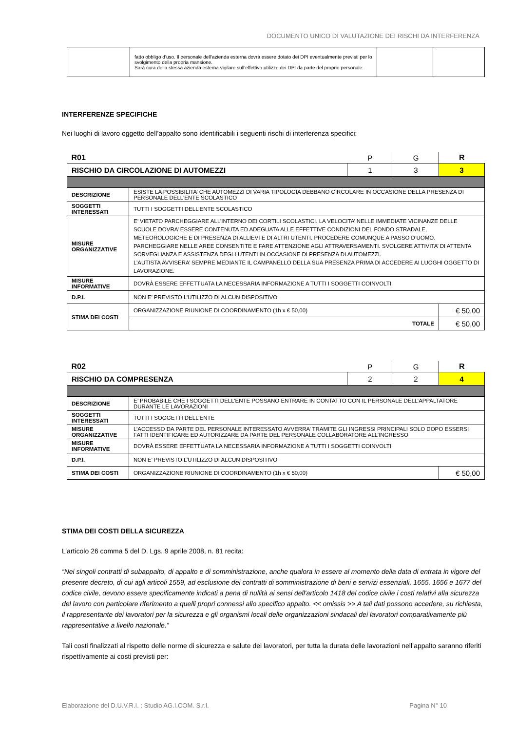DOCUMENTO UNICO DI VALUTAZIONE DEI RISCHI DA INTERFERENZA
| | fatto obbligo d’uso. Il personale dell’azienda esterna dovrà essere dotato dei DPI eventualmente previsti per lo svolgimento della propria mansione. Sarà cura della stessa azienda esterna vigilare sull’effettivo utilizzo dei DPI da parte del proprio personale. | | |
INTERFERENZE SPECIFICHE
Nei luoghi di lavoro oggetto dell’appalto sono identificabili i seguenti rischi di interferenza specifici:
| R01 | | P | G | R |
| RISCHIO DA CIRCOLAZIONE DI AUTOMEZZI | | 1 | 3 | 3 |
| DESCRIZIONE | ESISTE LA POSSIBILITA’ CHE AUTOMEZZI DI VARIA TIPOLOGIA DEBBANO CIRCOLARE IN OCCASIONE DELLA PRESENZA DI PERSONALE DELL’ENTE SCOLASTICO | | | |
| SOGGETTI INTERESSATI | TUTTI I SOGGETTI DELL’ENTE SCOLASTICO | | | |
| MISURE ORGANIZZATIVE | E’ VIETATO PARCHEGGIARE ALL’INTERNO DEI CORTILI SCOLASTICI. LA VELOCITA’ NELLE IMMEDIATE VICINANZE DELLE SCUOLE DOVRA’ ESSERE CONTENUTA ED ADEGUATA ALLE EFFETTIVE CONDIZIONI DEL FONDO STRADALE, METEOROLOGICHE E DI PRESENZA DI ALLIEVI E DI ALTRI UTENTI. PROCEDERE COMUNQUE A PASSO D’UOMO. PARCHEGGIARE NELLE AREE CONSENTITE E FARE ATTENZIONE AGLI ATTRAVERSAMENTI. SVOLGERE ATTIVITA’ DI ATTENTA SORVEGLIANZA E ASSISTENZA DEGLI UTENTI IN OCCASIONE DI PRESENZA DI AUTOMEZZI. L’AUTISTA AVVISERA’ SEMPRE MEDIANTE IL CAMPANELLO DELLA SUA PRESENZA PRIMA DI ACCEDERE AI LUOGHI OGGETTO DI LAVORAZIONE. | | | |
| MISURE INFORMATIVE | DOVRÀ ESSERE EFFETTUATA LA NECESSARIA INFORMAZIONE A TUTTI I SOGGETTI COINVOLTI | | | |
| D.P.I. | NON E’ PREVISTO L’UTILIZZO DI ALCUN DISPOSITIVO | | | |
| STIMA DEI COSTI | ORGANIZZAZIONE RIUNIONE DI COORDINAMENTO (1h x € 50,00) | | | € 50,00 |
| | TOTALE | | | € 50,00 |
| R02 | | P | G | R |
| RISCHIO DA COMPRESENZA | | 2 | 2 | 4 |
| DESCRIZIONE | E’ PROBABILE CHE I SOGGETTI DELL’ENTE POSSANO ENTRARE IN CONTATTO CON IL PERSONALE DELL’APPALTATORE DURANTE LE LAVORAZIONI | | | |
| SOGGETTI INTERESSATI | TUTTI I SOGGETTI DELL’ENTE | | | |
| MISURE ORGANIZZATIVE | L’ACCESSO DA PARTE DEL PERSONALE INTERESSATO AVVERRA’ TRAMITE GLI INGRESSI PRINCIPALI SOLO DOPO ESSERSI FATTI IDENTIFICARE ED AUTORIZZARE DA PARTE DEL PERSONALE COLLABORATORE ALL’INGRESSO | | | |
| MISURE INFORMATIVE | DOVRÀ ESSERE EFFETTUATA LA NECESSARIA INFORMAZIONE A TUTTI I SOGGETTI COINVOLTI | | | |
| D.P.I. | NON E’ PREVISTO L’UTILIZZO DI ALCUN DISPOSITIVO | | | |
| STIMA DEI COSTI | ORGANIZZAZIONE RIUNIONE DI COORDINAMENTO (1h x € 50,00) | | | € 50,00 |
STIMA DEI COSTI DELLA SICUREZZA
L’articolo 26 comma 5 del D. Lgs. 9 aprile 2008, n. 81 recita:
“Nei singoli contratti di subappalto, di appalto e di somministrazione, anche qualora in essere al momento della data di entrata in vigore del presente decreto, di cui agli articoli 1559, ad esclusione dei contratti di somministrazione di beni e servizi essenziali, 1655, 1656 e 1677 del codice civile, devono essere specificamente indicati a pena di nullità ai sensi dell'articolo 1418 del codice civile i costi relativi alla sicurezza del lavoro con particolare riferimento a quelli propri connessi allo specifico appalto. << omissis >> A tali dati possono accedere, su richiesta, il rappresentante dei lavoratori per la sicurezza e gli organismi locali delle organizzazioni sindacali dei lavoratori comparativamente più rappresentative a livello nazionale.”
Tali costi finalizzati al rispetto delle norme di sicurezza e salute dei lavoratori, per tutta la durata delle lavorazioni nell’appalto saranno riferiti rispettivamente ai costi previsti per:
Elaborazione del D.U.V.R.I. : Studio AG.I.COM. S.r.l. Pagina N° 10